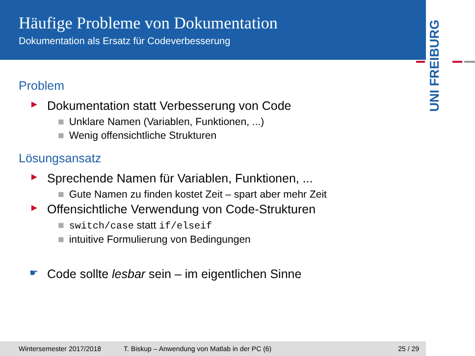Häufige Probleme von Dokumentation
Dokumentation als Ersatz für Codeverbesserung
UNI FREIBURG
Problem
► Dokumentation statt Verbesserung von Code
■ Unklare Namen (Variablen, Funktionen, ...)
■ Wenig offensichtliche Strukturen
Lösungsansatz
► Sprechende Namen für Variablen, Funktionen, ...
■ Gute Namen zu finden kostet Zeit – spart aber mehr Zeit
► Offensichtliche Verwendung von Code-Strukturen
■ switch/case statt if/elseif
■ intuitive Formulierung von Bedingungen
☛ Code sollte lesbar sein – im eigentlichen Sinne
Wintersemester 2017/2018 T. Biskup – Anwendung von Matlab in der PC (6) 25 / 29